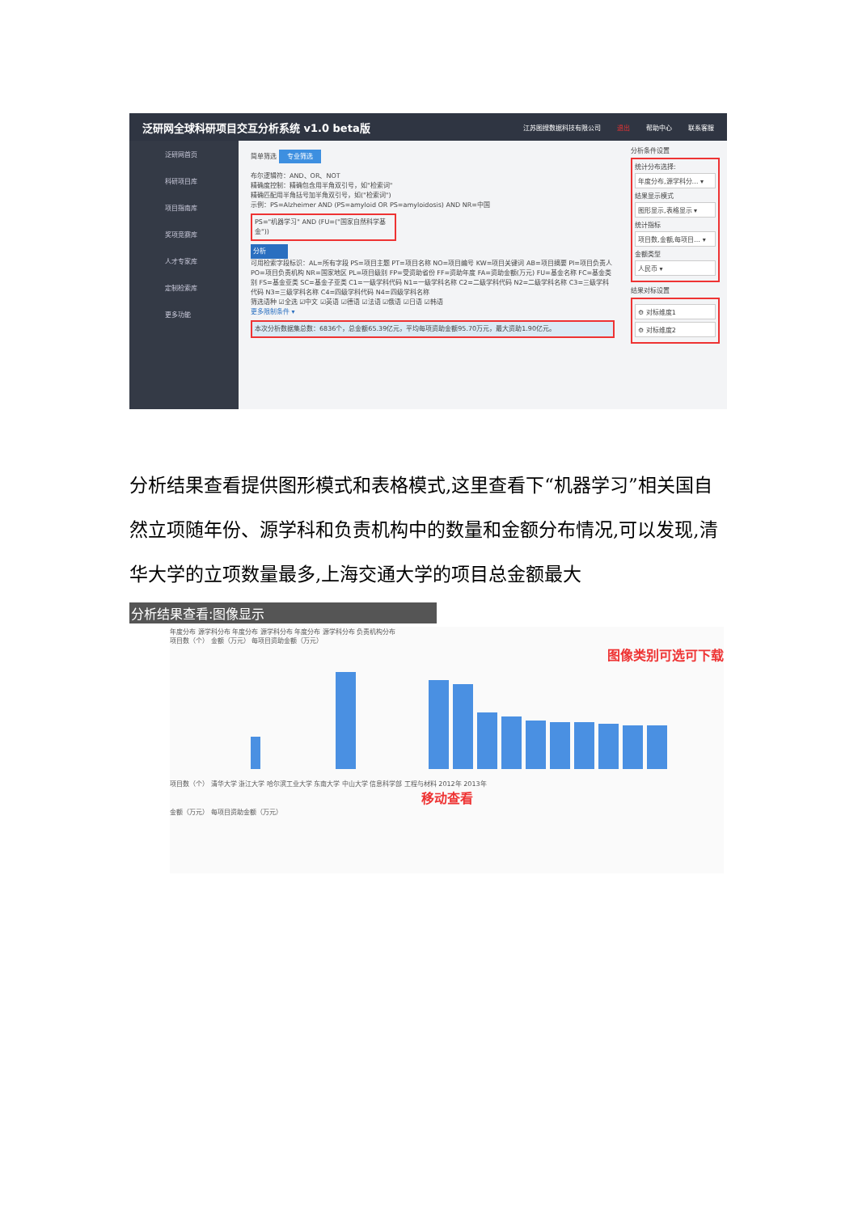泛研网全球科研项目交互分析系统 v1.0 beta版 江苏图搜数据科技有限公司 退出 帮助中心 联系客服
泛研网首页
科研项目库
项目指南库
奖项竞赛库
人才专家库
定制检索库
更多功能
简单筛选 专业筛选
布尔逻辑符：AND、OR、NOT
精确度控制：精确包含用半角双引号，如"检索词"
精确匹配用半角括号加半角双引号，如("检索词")
示例：PS=Alzheimer AND (PS=amyloid OR PS=amyloidosis) AND NR=中国
PS="机器学习" AND (FU=("国家自然科学基金"))
分析
可用检索字段标识：AL=所有字段 PS=项目主题 PT=项目名称 NO=项目编号 KW=项目关键词 AB=项目摘要 PI=项目负责人 PO=项目负责机构 NR=国家地区 PL=项目级别 FP=受资助省份 FF=资助年度 FA=资助金额(万元) FU=基金名称 FC=基金类别 FS=基金亚类 SC=基金子亚类 C1=一级学科代码 N1=一级学科名称 C2=二级学科代码 N2=二级学科名称 C3=三级学科代码 N3=三级学科名称 C4=四级学科代码 N4=四级学科名称
筛选语种 ☑全选 ☑中文 ☑英语 ☑德语 ☑法语 ☑俄语 ☑日语 ☑韩语
更多限制条件 ▾
本次分析数据集总数：6836个，总金额65.39亿元，平均每项资助金额95.70万元，最大资助1.90亿元。
分析条件设置
统计分布选择:
年度分布,源学科分… ▾
结果显示模式
图形显示,表格显示 ▾
统计指标
项目数,金额,每项目… ▾
金额类型
人民币 ▾
结果对标设置
⚙ 对标维度1
⚙ 对标维度2
分析结果查看提供图形模式和表格模式,这里查看下“机器学习”相关国自然立项随年份、源学科和负责机构中的数量和金额分布情况,可以发现,清华大学的立项数量最多,上海交通大学的项目总金额最大
分析结果查看:图像显示
年度分布 源学科分布 年度分布 源学科分布 年度分布 源学科分布 负责机构分布
项目数（个） 金额（万元） 每项目资助金额（万元）
图像类别可选可下载
项目数（个） 清华大学 浙江大学 哈尔滨工业大学 东南大学 中山大学 信息科学部 工程与材料 2012年 2013年
移动查看
金额（万元） 每项目资助金额（万元）